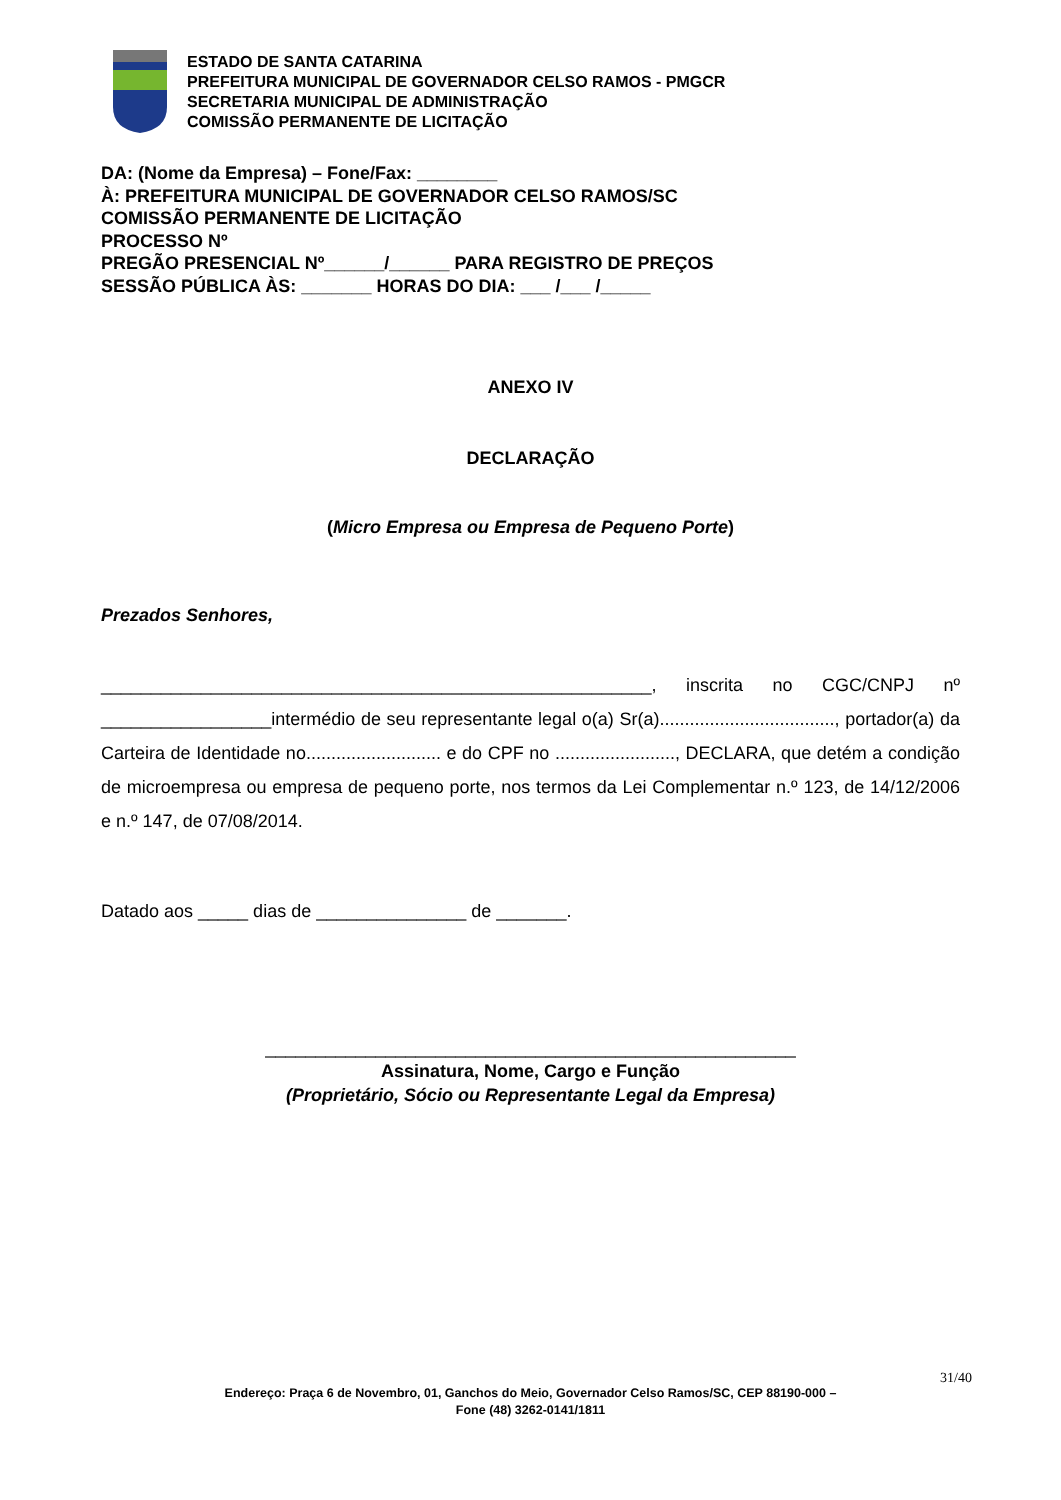ESTADO DE SANTA CATARINA
PREFEITURA MUNICIPAL DE GOVERNADOR CELSO RAMOS - PMGCR
SECRETARIA MUNICIPAL DE ADMINISTRAÇÃO
COMISSÃO PERMANENTE DE LICITAÇÃO
DA: (Nome da Empresa) – Fone/Fax: ________
À: PREFEITURA MUNICIPAL DE GOVERNADOR CELSO RAMOS/SC
COMISSÃO PERMANENTE DE LICITAÇÃO
PROCESSO Nº
PREGÃO PRESENCIAL Nº______/______ PARA REGISTRO DE PREÇOS
SESSÃO PÚBLICA ÀS: _______ HORAS DO DIA: ___ /___ /_____
ANEXO IV
DECLARAÇÃO
(Micro Empresa ou Empresa de Pequeno Porte)
Prezados Senhores,
_______________________________________________________, inscrita no CGC/CNPJ nº _________________intermédio de seu representante legal o(a) Sr(a)..................................., portador(a) da Carteira de Identidade no........................... e do CPF no ........................, DECLARA, que detém a condição de microempresa ou empresa de pequeno porte, nos termos da Lei Complementar n.º 123, de 14/12/2006 e n.º 147, de 07/08/2014.
Datado aos _____ dias de _______________ de _______.
_____________________________________________________
Assinatura, Nome, Cargo e Função
(Proprietário, Sócio ou Representante Legal da Empresa)
31/40
Endereço: Praça 6 de Novembro, 01, Ganchos do Meio, Governador Celso Ramos/SC, CEP 88190-000 –
Fone (48) 3262-0141/1811